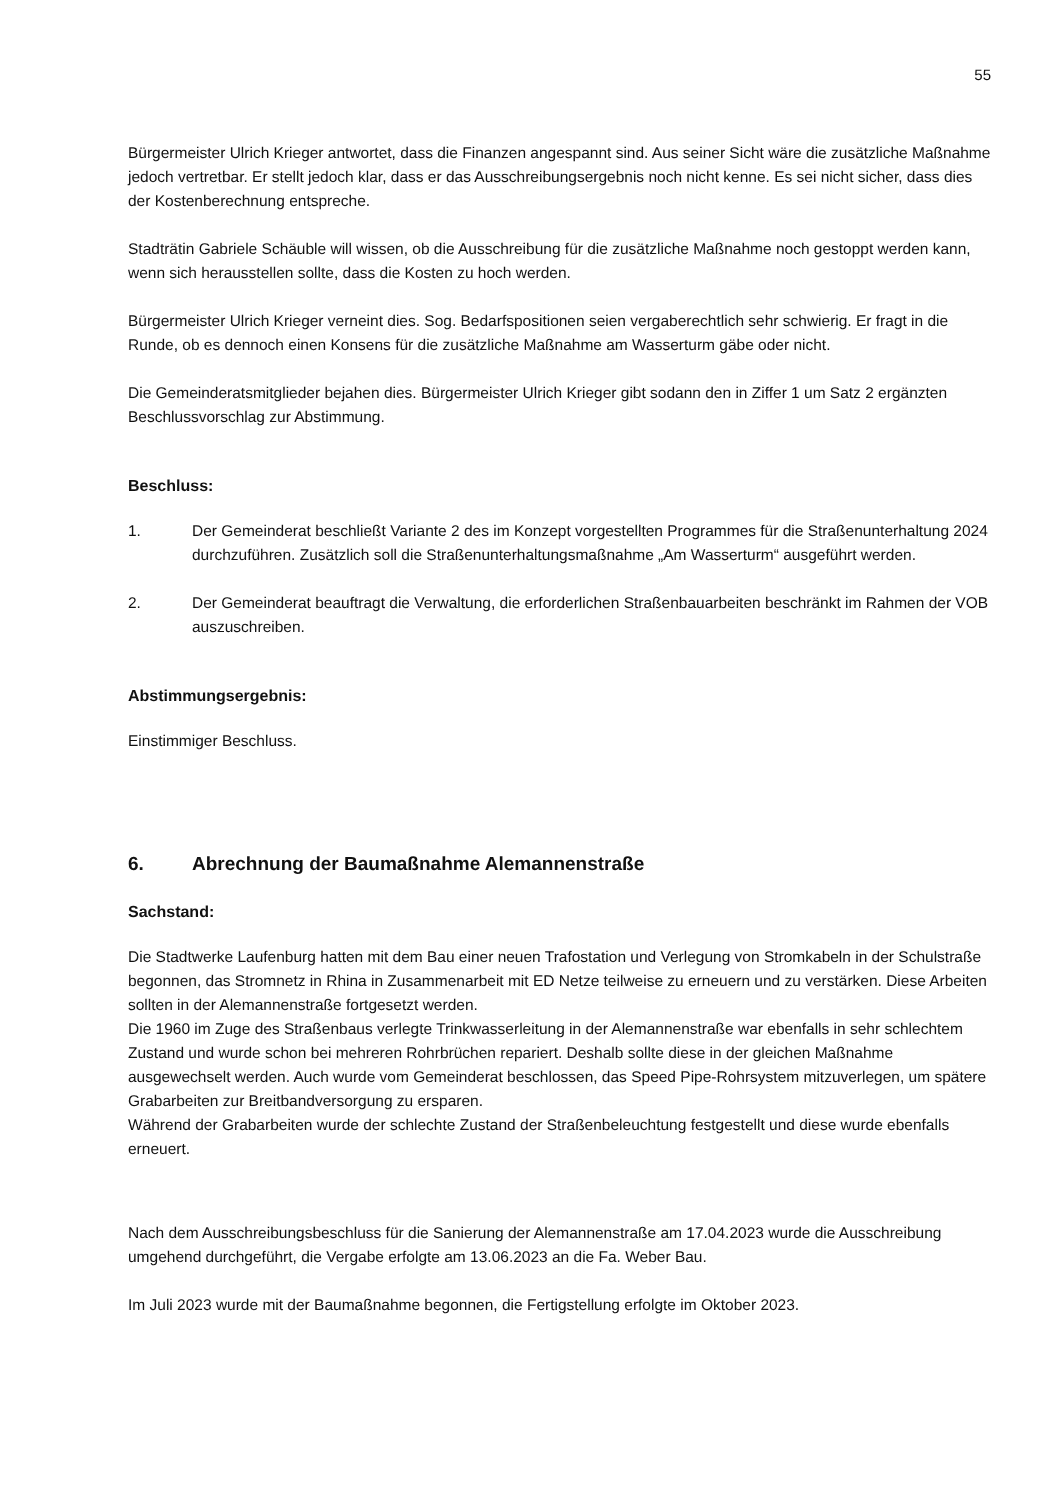55
Bürgermeister Ulrich Krieger antwortet, dass die Finanzen angespannt sind. Aus seiner Sicht wäre die zusätzliche Maßnahme jedoch vertretbar. Er stellt jedoch klar, dass er das Ausschreibungsergebnis noch nicht kenne. Es sei nicht sicher, dass dies der Kostenberechnung entspreche.
Stadträtin Gabriele Schäuble will wissen, ob die Ausschreibung für die zusätzliche Maßnahme noch gestoppt werden kann, wenn sich herausstellen sollte, dass die Kosten zu hoch werden.
Bürgermeister Ulrich Krieger verneint dies. Sog. Bedarfspositionen seien vergaberechtlich sehr schwierig. Er fragt in die Runde, ob es dennoch einen Konsens für die zusätzliche Maßnahme am Wasserturm gäbe oder nicht.
Die Gemeinderatsmitglieder bejahen dies. Bürgermeister Ulrich Krieger gibt sodann den in Ziffer 1 um Satz 2 ergänzten Beschlussvorschlag zur Abstimmung.
Beschluss:
1. Der Gemeinderat beschließt Variante 2 des im Konzept vorgestellten Programmes für die Straßenunterhaltung 2024 durchzuführen. Zusätzlich soll die Straßenunterhaltungsmaßnahme „Am Wasserturm“ ausgeführt werden.
2. Der Gemeinderat beauftragt die Verwaltung, die erforderlichen Straßenbauarbeiten beschränkt im Rahmen der VOB auszuschreiben.
Abstimmungsergebnis:
Einstimmiger Beschluss.
6. Abrechnung der Baumaßnahme Alemannenstraße
Sachstand:
Die Stadtwerke Laufenburg hatten mit dem Bau einer neuen Trafostation und Verlegung von Stromkabeln in der Schulstraße begonnen, das Stromnetz in Rhina in Zusammenarbeit mit ED Netze teilweise zu erneuern und zu verstärken. Diese Arbeiten sollten in der Alemannenstraße fortgesetzt werden.
Die 1960 im Zuge des Straßenbaus verlegte Trinkwasserleitung in der Alemannenstraße war ebenfalls in sehr schlechtem Zustand und wurde schon bei mehreren Rohrbrüchen repariert. Deshalb sollte diese in der gleichen Maßnahme ausgewechselt werden. Auch wurde vom Gemeinderat beschlossen, das Speed Pipe-Rohrsystem mitzuverlegen, um spätere Grabarbeiten zur Breitbandversorgung zu ersparen.
Während der Grabarbeiten wurde der schlechte Zustand der Straßenbeleuchtung festgestellt und diese wurde ebenfalls erneuert.
Nach dem Ausschreibungsbeschluss für die Sanierung der Alemannenstraße am 17.04.2023 wurde die Ausschreibung umgehend durchgeführt, die Vergabe erfolgte am 13.06.2023 an die Fa. Weber Bau.
Im Juli 2023 wurde mit der Baumaßnahme begonnen, die Fertigstellung erfolgte im Oktober 2023.